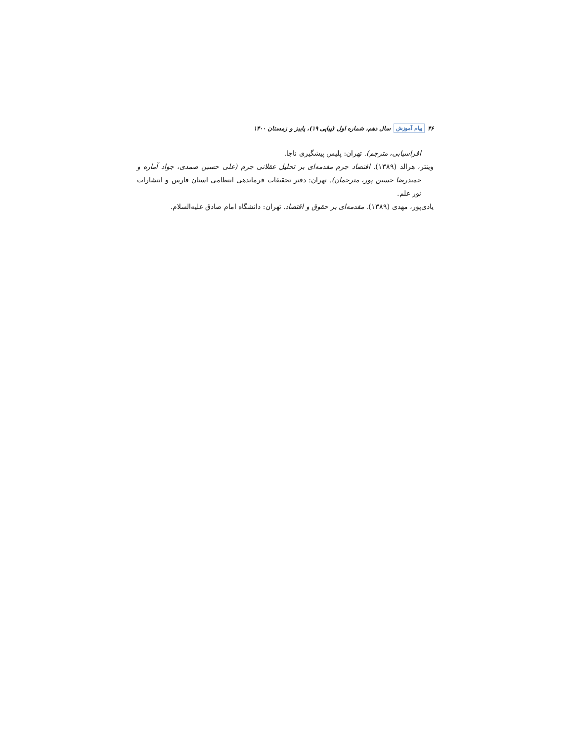۴۶ پیام آموزش سال دهم، شماره اول (پیاپی ۱۹)، پاییز و زمستان ۱۴۰۰
افراسیابی، مترجم). تهران: پلیس پیشگیری ناجا.
وینتر، هرالد (۱۳۸۹). اقتصاد جرم مقدمه‌ای بر تحلیل عقلانی جرم (علی حسین صمدی، جواد آماره و حمیدرضا حسین پور، مترجمان). تهران: دفتر تحقیقات فرماندهی انتظامی استان فارس و انتشارات نور علم.
یادی‌پور، مهدی (۱۳۸۹). مقدمه‌ای بر حقوق و اقتصاد. تهران: دانشگاه امام صادق علیه‌السلام.